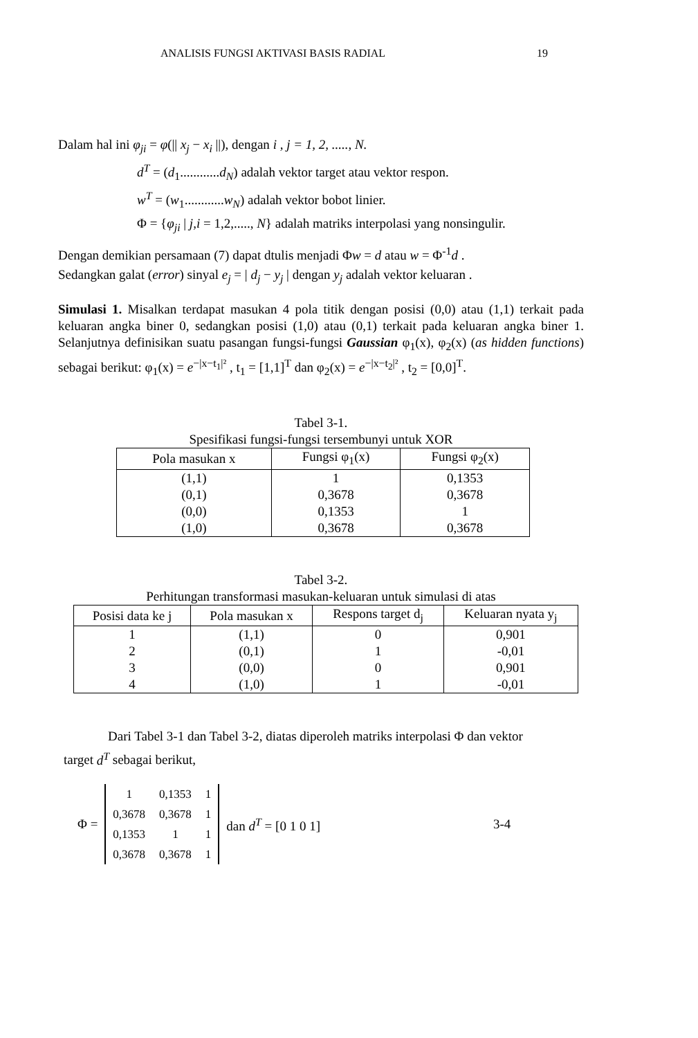ANALISIS FUNGSI AKTIVASI BASIS RADIAL 19
Dalam hal ini φ<sub>ji</sub> = φ(|| x<sub>j</sub> − x<sub>i</sub> ||), dengan i , j = 1, 2, ....., N.
d<sup>T</sup> = (d<sub>1</sub>............d<sub>N</sub>) adalah vektor target atau vektor respon.
w<sup>T</sup> = (w<sub>1</sub>............w<sub>N</sub>) adalah vektor bobot linier.
Φ = {φ<sub>ji</sub> | j,i = 1,2,....., N} adalah matriks interpolasi yang nonsingulir.
Dengan demikian persamaan (7) dapat dtulis menjadi Φw = d atau w = Φ<sup>-1</sup>d .
Sedangkan galat (error) sinyal e<sub>j</sub> = | d<sub>j</sub> − y<sub>j</sub> | dengan y<sub>j</sub> adalah vektor keluaran .
Simulasi 1. Misalkan terdapat masukan 4 pola titik dengan posisi (0,0) atau (1,1) terkait pada keluaran angka biner 0, sedangkan posisi (1,0) atau (0,1) terkait pada keluaran angka biner 1. Selanjutnya definisikan suatu pasangan fungsi-fungsi Gaussian φ<sub>1</sub>(x), φ<sub>2</sub>(x) (as hidden functions) sebagai berikut: φ<sub>1</sub>(x) = e<sup>−|x−t<sub>1</sub>|²</sup> , t<sub>1</sub> = [1,1]<sup>T</sup> dan φ<sub>2</sub>(x) = e<sup>−|x−t<sub>2</sub>|²</sup> , t<sub>2</sub> = [0,0]<sup>T</sup>.
Tabel 3-1.
Spesifikasi fungsi-fungsi tersembunyi untuk XOR
| Pola masukan x | Fungsi φ<sub>1</sub>(x) | Fungsi φ<sub>2</sub>(x) |
| --- | --- | --- |
| (1,1) | 1 | 0,1353 |
| (0,1) | 0,3678 | 0,3678 |
| (0,0) | 0,1353 | 1 |
| (1,0) | 0,3678 | 0,3678 |
Tabel 3-2.
Perhitungan transformasi masukan-keluaran untuk simulasi di atas
| Posisi data ke j | Pola masukan x | Respons target d<sub>j</sub> | Keluaran nyata y<sub>j</sub> |
| --- | --- | --- | --- |
| 1 | (1,1) | 0 | 0,901 |
| 2 | (0,1) | 1 | -0,01 |
| 3 | (0,0) | 0 | 0,901 |
| 4 | (1,0) | 1 | -0,01 |
Dari Tabel 3-1 dan Tabel 3-2, diatas diperoleh matriks interpolasi Φ dan vektor
target d<sup>T</sup> sebagai berikut,
Φ =
| 1 | 0,1353 | 1 |
| 0,3678 | 0,3678 | 1 |
| 0,1353 | 1 | 1 |
| 0,3678 | 0,3678 | 1 |
dan d<sup>T</sup> = [0 1 0 1] 3-4